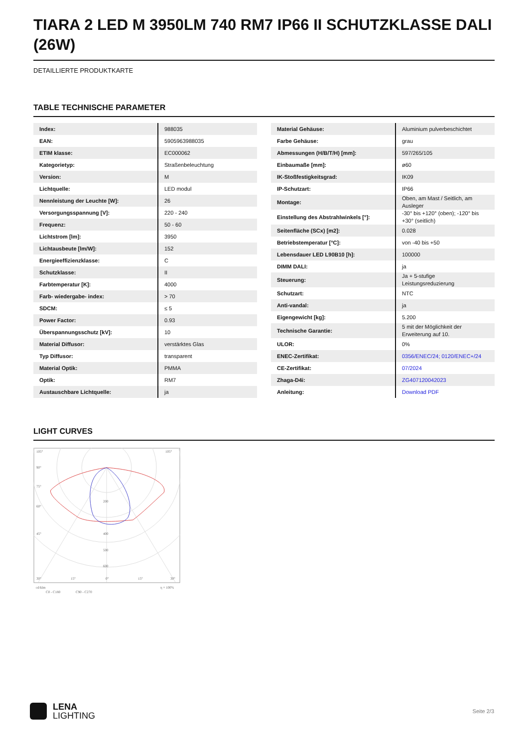TIARA 2 LED M 3950LM 740 RM7 IP66 II SCHUTZKLASSE DALI (26W)
DETAILLIERTE PRODUKTKARTE
TABLE TECHNISCHE PARAMETER
| Index: | 988035 |
| EAN: | 5905963988035 |
| ETIM klasse: | EC000062 |
| Kategorietyp: | Straßenbeleuchtung |
| Version: | M |
| Lichtquelle: | LED modul |
| Nennleistung der Leuchte [W]: | 26 |
| Versorgungsspannung [V]: | 220 - 240 |
| Frequenz: | 50 - 60 |
| Lichtstrom [lm]: | 3950 |
| Lichtausbeute [lm/W]: | 152 |
| Energieeffizienzklasse: | C |
| Schutzklasse: | II |
| Farbtemperatur [K]: | 4000 |
| Farb- wiedergabe- index: | > 70 |
| SDCM: | ≤ 5 |
| Power Factor: | 0.93 |
| Überspannungsschutz [kV]: | 10 |
| Material Diffusor: | verstärktes Glas |
| Typ Diffusor: | transparent |
| Material Optik: | PMMA |
| Optik: | RM7 |
| Austauschbare Lichtquelle: | ja |
| Material Gehäuse: | Aluminium pulverbeschichtet |
| Farbe Gehäuse: | grau |
| Abmessungen (H/B/T/H) [mm]: | 597/265/105 |
| Einbaumaße [mm]: | ø60 |
| IK-Stoßfestigkeitsgrad: | IK09 |
| IP-Schutzart: | IP66 |
| Montage: | Oben, am Mast / Seitlich, am Ausleger |
| Einstellung des Abstrahlwinkels [°]: | -30° bis +120° (oben); -120° bis +30° (seitlich) |
| Seitenfläche (SCx) [m2]: | 0.028 |
| Betriebstemperatur [°C]: | von -40 bis +50 |
| Lebensdauer LED L90B10 [h]: | 100000 |
| DIMM DALI: | ja |
| Steuerung: | Ja + 5-stufige Leistungsreduzierung |
| Schutzart: | NTC |
| Anti-vandal: | ja |
| Eigengewicht [kg]: | 5.200 |
| Technische Garantie: | 5 mit der Möglichkeit der Erweiterung auf 10. |
| ULOR: | 0% |
| ENEC-Zertifikat: | 0356/ENEC/24; 0120/ENEC+/24 |
| CE-Zertifikat: | 07/2024 |
| Zhaga-D4i: | ZG407120042023 |
| Anleitung: | Download PDF |
LIGHT CURVES
105°
105°
90°
75°
60°
45°
200
400
500
600
30°
15°
0°
15°
30°
cd/klm
η = 100%
C0 - C180
C90 - C270
LENA
LIGHTING
Seite 2/3